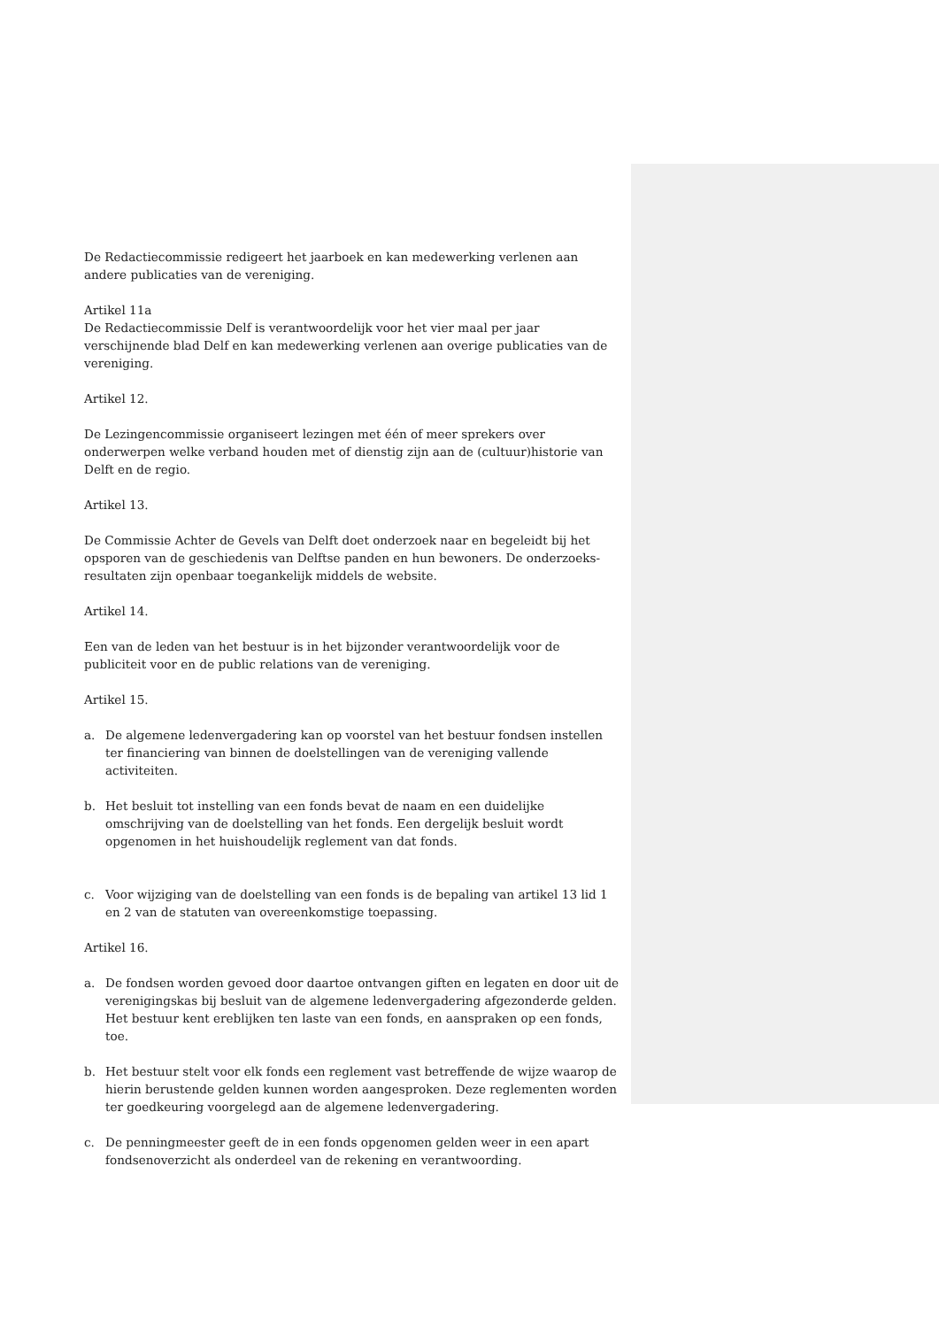De Redactiecommissie redigeert het jaarboek en kan medewerking verlenen aan andere publicaties van de vereniging.
Artikel 11a
De Redactiecommissie Delf is verantwoordelijk voor het vier maal per jaar verschijnende blad Delf en kan medewerking verlenen aan overige publicaties van de vereniging.
Artikel 12.
De Lezingencommissie organiseert lezingen met één of meer sprekers over onderwerpen welke verband houden met of dienstig zijn aan de (cultuur)historie van Delft en de regio.
Artikel 13.
De Commissie Achter de Gevels van Delft doet onderzoek naar en begeleidt bij het opsporen van de geschiedenis van Delftse panden en hun bewoners. De onderzoeks-resultaten zijn openbaar toegankelijk middels de website.
Artikel 14.
Een van de leden van het bestuur is in het bijzonder verantwoordelijk voor de publiciteit voor en de public relations van de vereniging.
Artikel 15.
a. De algemene ledenvergadering kan op voorstel van het bestuur fondsen instellen ter financiering van binnen de doelstellingen van de vereniging vallende activiteiten.
b. Het besluit tot instelling van een fonds bevat de naam en een duidelijke omschrijving van de doelstelling van het fonds. Een dergelijk besluit wordt opgenomen in het huishoudelijk reglement van dat fonds.
c. Voor wijziging van de doelstelling van een fonds is de bepaling van artikel 13 lid 1 en 2 van de statuten van overeenkomstige toepassing.
Artikel 16.
a. De fondsen worden gevoed door daartoe ontvangen giften en legaten en door uit de verenigingskas bij besluit van de algemene ledenvergadering afgezonderde gelden. Het bestuur kent ereblijken ten laste van een fonds, en aanspraken op een fonds, toe.
b. Het bestuur stelt voor elk fonds een reglement vast betreffende de wijze waarop de hierin berustende gelden kunnen worden aangesproken. Deze reglementen worden ter goedkeuring voorgelegd aan de algemene ledenvergadering.
c. De penningmeester geeft de in een fonds opgenomen gelden weer in een apart fondsenoverzicht als onderdeel van de rekening en verantwoording.